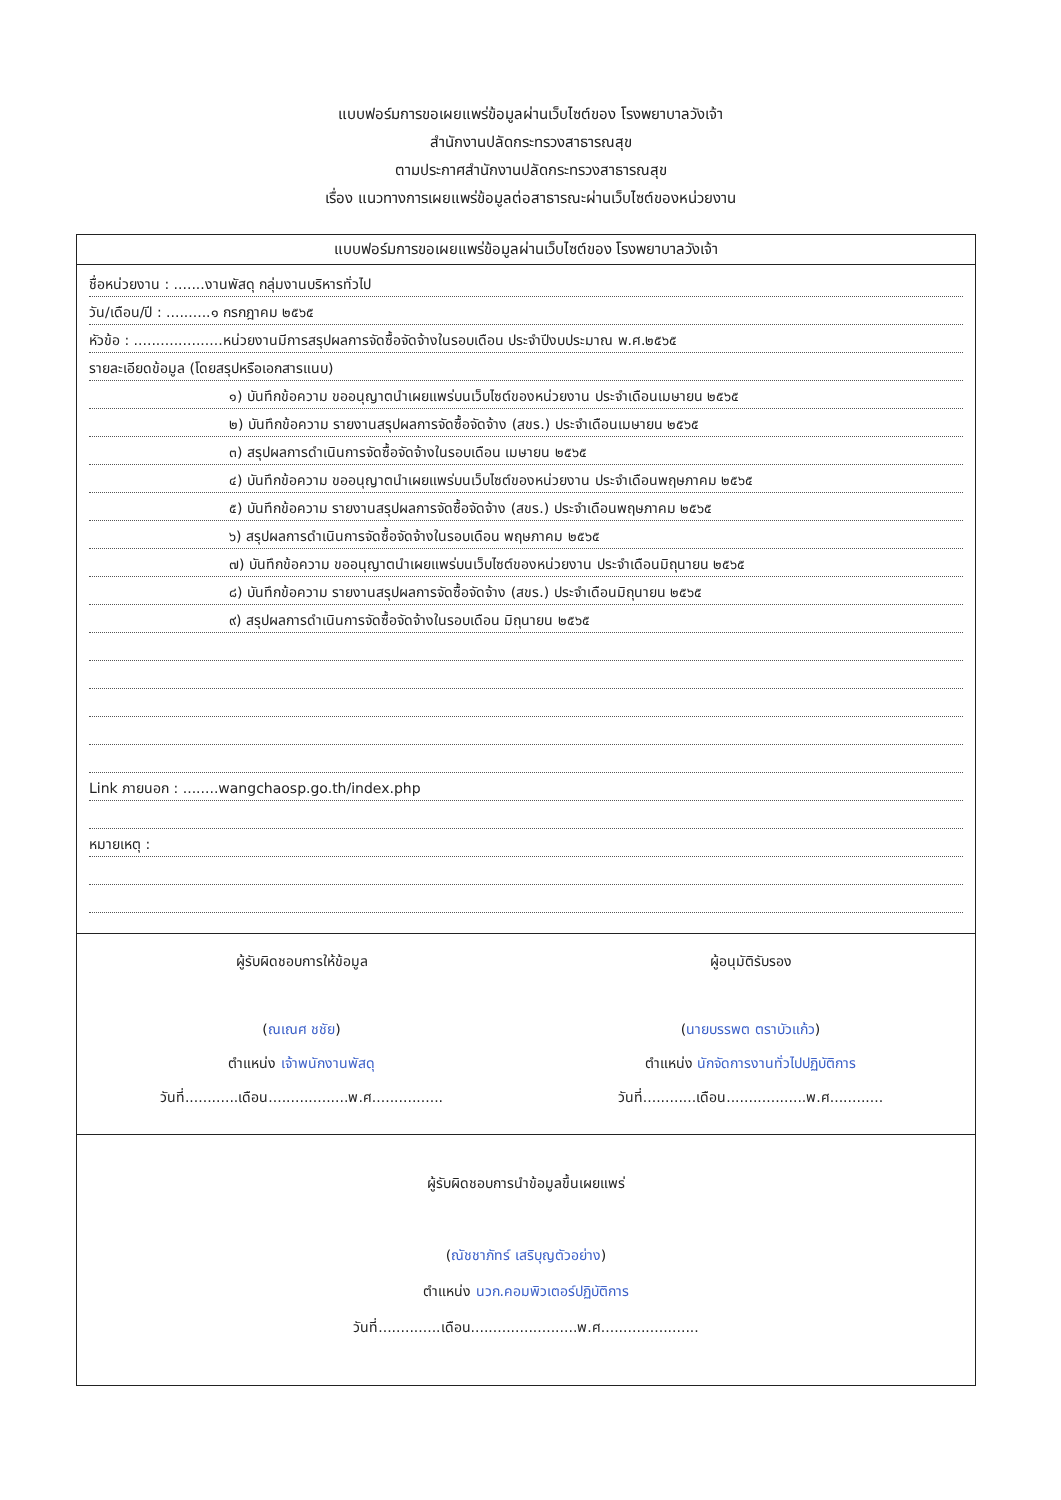แบบฟอร์มการขอเผยแพร่ข้อมูลผ่านเว็บไซต์ของ โรงพยาบาลวังเจ้า
สำนักงานปลัดกระทรวงสาธารณสุข
ตามประกาศสำนักงานปลัดกระทรวงสาธารณสุข
เรื่อง แนวทางการเผยแพร่ข้อมูลต่อสาธารณะผ่านเว็บไซต์ของหน่วยงาน
แบบฟอร์มการขอเผยแพร่ข้อมูลผ่านเว็บไซต์ของ โรงพยาบาลวังเจ้า
ชื่อหน่วยงาน : .......งานพัสดุ กลุ่มงานบริหารทั่วไป
วัน/เดือน/ปี : ..........๑ กรกฎาคม ๒๕๖๕
หัวข้อ : ....................หน่วยงานมีการสรุปผลการจัดซื้อจัดจ้างในรอบเดือน ประจำปีงบประมาณ พ.ศ.๒๕๖๕
รายละเอียดข้อมูล (โดยสรุปหรือเอกสารแนบ)
๑) บันทึกข้อความ ขออนุญาตนำเผยแพร่บนเว็บไซต์ของหน่วยงาน ประจำเดือนเมษายน ๒๕๖๕
๒) บันทึกข้อความ รายงานสรุปผลการจัดซื้อจัดจ้าง (สขร.) ประจำเดือนเมษายน ๒๕๖๕
๓) สรุปผลการดำเนินการจัดซื้อจัดจ้างในรอบเดือน เมษายน ๒๕๖๕
๔) บันทึกข้อความ ขออนุญาตนำเผยแพร่บนเว็บไซต์ของหน่วยงาน ประจำเดือนพฤษภาคม ๒๕๖๕
๕) บันทึกข้อความ รายงานสรุปผลการจัดซื้อจัดจ้าง (สขร.) ประจำเดือนพฤษภาคม ๒๕๖๕
๖) สรุปผลการดำเนินการจัดซื้อจัดจ้างในรอบเดือน พฤษภาคม ๒๕๖๕
๗) บันทึกข้อความ ขออนุญาตนำเผยแพร่บนเว็บไซต์ของหน่วยงาน ประจำเดือนมิถุนายน ๒๕๖๕
๘) บันทึกข้อความ รายงานสรุปผลการจัดซื้อจัดจ้าง (สขร.) ประจำเดือนมิถุนายน ๒๕๖๕
๙) สรุปผลการดำเนินการจัดซื้อจัดจ้างในรอบเดือน มิถุนายน ๒๕๖๕
Link ภายนอก : ........wangchaosp.go.th/index.php
หมายเหตุ :
ผู้รับผิดชอบการให้ข้อมูล
(ณเณศ ชชัย)
ตำแหน่ง เจ้าพนักงานพัสดุ
วันที่............เดือน..................พ.ศ................
ผู้อนุมัติรับรอง
(นายบรรพต ตราบัวแก้ว)
ตำแหน่ง นักจัดการงานทั่วไปปฏิบัติการ
วันที่............เดือน..................พ.ศ............
ผู้รับผิดชอบการนำข้อมูลขึ้นเผยแพร่
(ณัชชาภัทร์ เสริบุญตัวอย่าง)
ตำแหน่ง นวก.คอมพิวเตอร์ปฏิบัติการ
วันที่..............เดือน........................พ.ศ......................